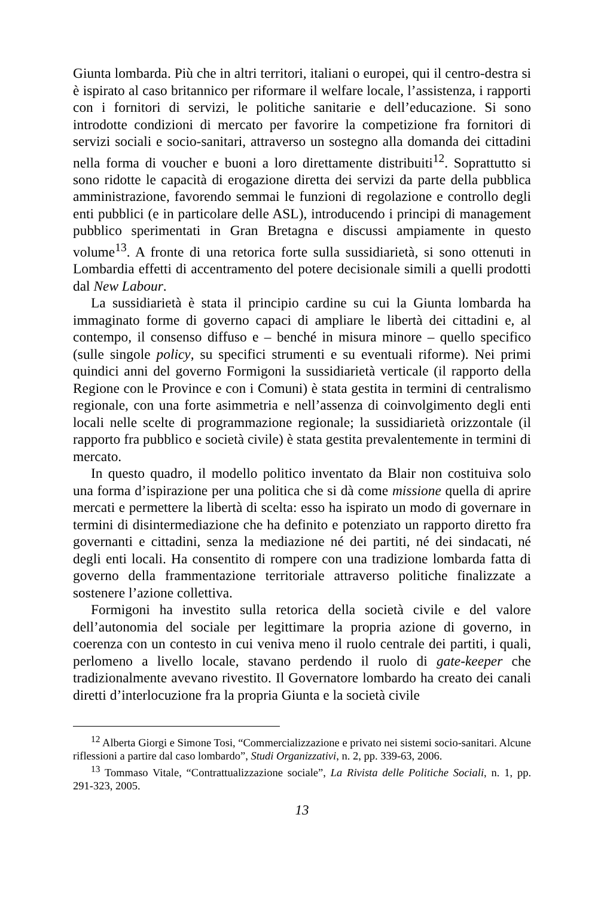Giunta lombarda. Più che in altri territori, italiani o europei, qui il centro-destra si è ispirato al caso britannico per riformare il welfare locale, l’assistenza, i rapporti con i fornitori di servizi, le politiche sanitarie e dell’educazione. Si sono introdotte condizioni di mercato per favorire la competizione fra fornitori di servizi sociali e socio-sanitari, attraverso un sostegno alla domanda dei cittadini nella forma di voucher e buoni a loro direttamente distribuiti<sup>12</sup>. Soprattutto si sono ridotte le capacità di erogazione diretta dei servizi da parte della pubblica amministrazione, favorendo semmai le funzioni di regolazione e controllo degli enti pubblici (e in particolare delle ASL), introducendo i principi di management pubblico sperimentati in Gran Bretagna e discussi ampiamente in questo volume<sup>13</sup>. A fronte di una retorica forte sulla sussidiarietà, si sono ottenuti in Lombardia effetti di accentramento del potere decisionale simili a quelli prodotti dal New Labour.
La sussidiarietà è stata il principio cardine su cui la Giunta lombarda ha immaginato forme di governo capaci di ampliare le libertà dei cittadini e, al contempo, il consenso diffuso e – benché in misura minore – quello specifico (sulle singole policy, su specifici strumenti e su eventuali riforme). Nei primi quindici anni del governo Formigoni la sussidiarietà verticale (il rapporto della Regione con le Province e con i Comuni) è stata gestita in termini di centralismo regionale, con una forte asimmetria e nell’assenza di coinvolgimento degli enti locali nelle scelte di programmazione regionale; la sussidiarietà orizzontale (il rapporto fra pubblico e società civile) è stata gestita prevalentemente in termini di mercato.
In questo quadro, il modello politico inventato da Blair non costituiva solo una forma d’ispirazione per una politica che si dà come missione quella di aprire mercati e permettere la libertà di scelta: esso ha ispirato un modo di governare in termini di disintermediazione che ha definito e potenziato un rapporto diretto fra governanti e cittadini, senza la mediazione né dei partiti, né dei sindacati, né degli enti locali. Ha consentito di rompere con una tradizione lombarda fatta di governo della frammentazione territoriale attraverso politiche finalizzate a sostenere l’azione collettiva.
Formigoni ha investito sulla retorica della società civile e del valore dell’autonomia del sociale per legittimare la propria azione di governo, in coerenza con un contesto in cui veniva meno il ruolo centrale dei partiti, i quali, perlomeno a livello locale, stavano perdendo il ruolo di gate-keeper che tradizionalmente avevano rivestito. Il Governatore lombardo ha creato dei canali diretti d’interlocuzione fra la propria Giunta e la società civile
<sup>12</sup> Alberta Giorgi e Simone Tosi, “Commercializzazione e privato nei sistemi socio-sanitari. Alcune riflessioni a partire dal caso lombardo”, Studi Organizzativi, n. 2, pp. 339-63, 2006.
<sup>13</sup> Tommaso Vitale, “Contrattualizzazione sociale”, La Rivista delle Politiche Sociali, n. 1, pp. 291-323, 2005.
13